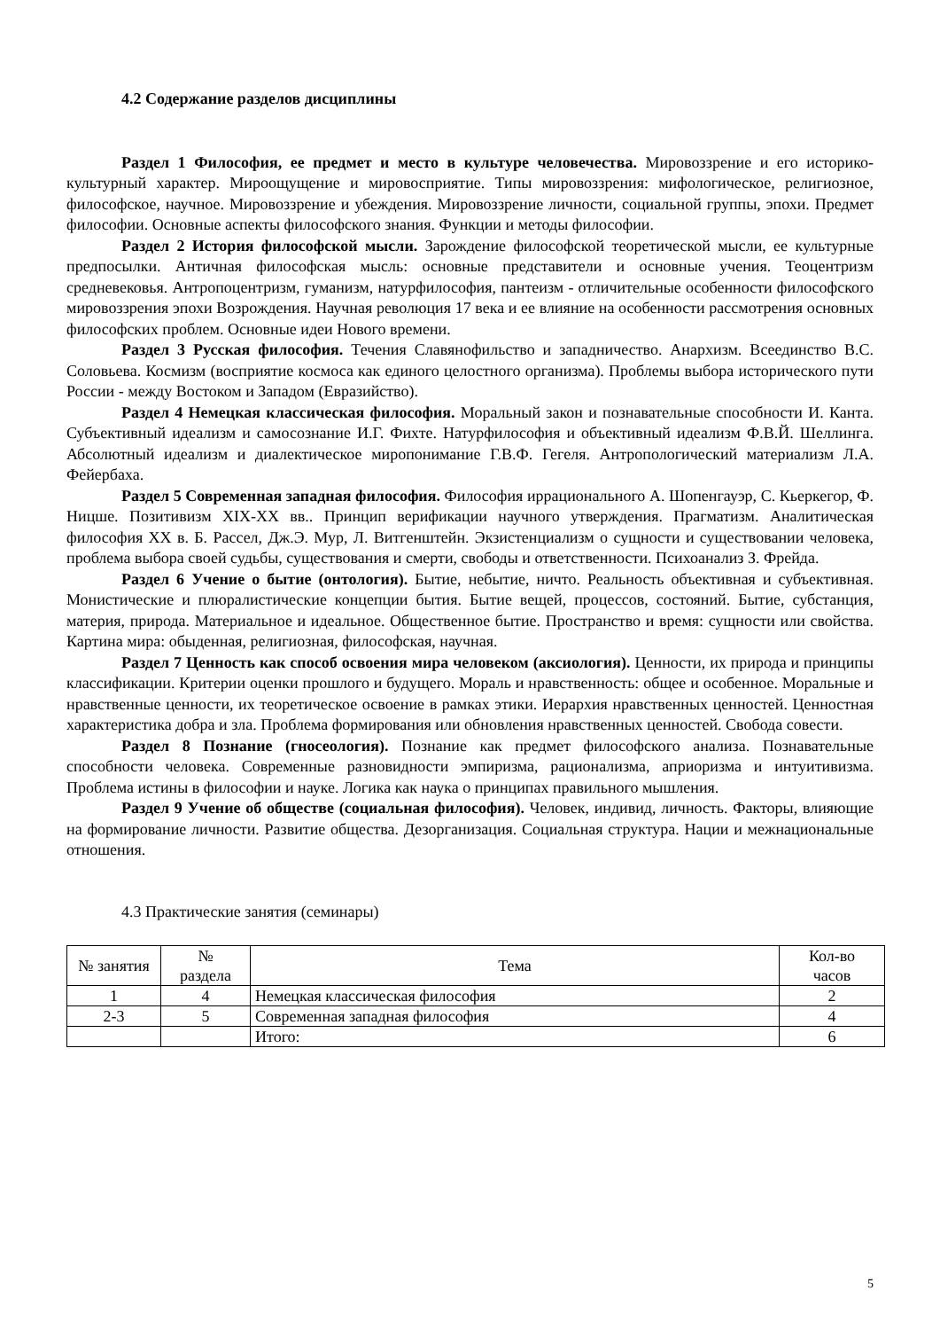4.2 Содержание разделов дисциплины
Раздел 1 Философия, ее предмет и место в культуре человечества. Мировоззрение и его историко-культурный характер. Мироощущение и мировосприятие. Типы мировоззрения: мифологическое, религиозное, философское, научное. Мировоззрение и убеждения. Мировоззрение личности, социальной группы, эпохи. Предмет философии. Основные аспекты философского знания. Функции и методы философии.
Раздел 2 История философской мысли. Зарождение философской теоретической мысли, ее культурные предпосылки. Античная философская мысль: основные представители и основные учения. Теоцентризм средневековья. Антропоцентризм, гуманизм, натурфилософия, пантеизм - отличительные особенности философского мировоззрения эпохи Возрождения. Научная революция 17 века и ее влияние на особенности рассмотрения основных философских проблем. Основные идеи Нового времени.
Раздел 3 Русская философия. Течения Славянофильство и западничество. Анархизм. Всеединство В.С. Соловьева. Космизм (восприятие космоса как единого целостного организма). Проблемы выбора исторического пути России - между Востоком и Западом (Евразийство).
Раздел 4 Немецкая классическая философия. Моральный закон и познавательные способности И. Канта. Субъективный идеализм и самосознание И.Г. Фихте. Натурфилософия и объективный идеализм Ф.В.Й. Шеллинга. Абсолютный идеализм и диалектическое миропонимание Г.В.Ф. Гегеля. Антропологический материализм Л.А. Фейербаха.
Раздел 5 Современная западная философия. Философия иррационального А. Шопенгауэр, С. Кьеркегор, Ф. Ницше. Позитивизм XIX-XX вв.. Принцип верификации научного утверждения. Прагматизм. Аналитическая философия XX в. Б. Рассел, Дж.Э. Мур, Л. Витгенштейн. Экзистенциализм о сущности и существовании человека, проблема выбора своей судьбы, существования и смерти, свободы и ответственности. Психоанализ З. Фрейда.
Раздел 6 Учение о бытие (онтология). Бытие, небытие, ничто. Реальность объективная и субъективная. Монистические и плюралистические концепции бытия. Бытие вещей, процессов, состояний. Бытие, субстанция, материя, природа. Материальное и идеальное. Общественное бытие. Пространство и время: сущности или свойства. Картина мира: обыденная, религиозная, философская, научная.
Раздел 7 Ценность как способ освоения мира человеком (аксиология). Ценности, их природа и принципы классификации. Критерии оценки прошлого и будущего. Мораль и нравственность: общее и особенное. Моральные и нравственные ценности, их теоретическое освоение в рамках этики. Иерархия нравственных ценностей. Ценностная характеристика добра и зла. Проблема формирования или обновления нравственных ценностей. Свобода совести.
Раздел 8 Познание (гносеология). Познание как предмет философского анализа. Познавательные способности человека. Современные разновидности эмпиризма, рационализма, априоризма и интуитивизма. Проблема истины в философии и науке. Логика как наука о принципах правильного мышления.
Раздел 9 Учение об обществе (социальная философия). Человек, индивид, личность. Факторы, влияющие на формирование личности. Развитие общества. Дезорганизация. Социальная структура. Нации и межнациональные отношения.
4.3 Практические занятия (семинары)
| № занятия | № раздела | Тема | Кол-во часов |
| --- | --- | --- | --- |
| 1 | 4 | Немецкая классическая философия | 2 |
| 2-3 | 5 | Современная западная философия | 4 |
| | | Итого: | 6 |
5